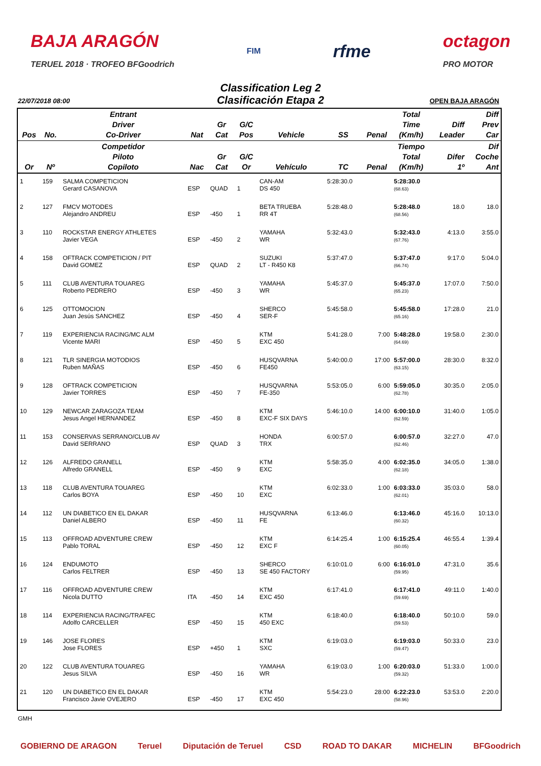BAJA ARAGÓN
TERUEL 2018 · TROFEO BFGoodrich
FIM
rfme
octagon
PRO MOTOR
Classification Leg 2
Clasificación Etapa 2
22/07/2018 08:00 OPEN BAJA ARAGÓN
| Pos | No. | Entrant Driver Co-Driver | Nat | Gr Cat | G/C Pos | Vehicle | SS | Penal | Total Time (Km/h) | Diff Leader | Diff Prev Car |
| --- | --- | --- | --- | --- | --- | --- | --- | --- | --- | --- | --- |
| Or | Nº | Competidor Piloto Copiloto | Nac | Gr Cat | G/C Or | Vehículo | TC | Penal | Tiempo Total (Km/h) | Difer 1º | Dif Coche Ant |
| 1 | 159 | SALMA COMPETICION Gerard CASANOVA | ESP | QUAD | 1 | CAN-AM DS 450 | 5:28:30.0 | | 5:28:30.0 (68.63) | | |
| 2 | 127 | FMCV MOTODES Alejandro ANDREU | ESP | -450 | 1 | BETA TRUEBA RR 4T | 5:28:48.0 | | 5:28:48.0 (68.56) | 18.0 | 18.0 |
| 3 | 110 | ROCKSTAR ENERGY ATHLETES Javier VEGA | ESP | -450 | 2 | YAMAHA WR | 5:32:43.0 | | 5:32:43.0 (67.76) | 4:13.0 | 3:55.0 |
| 4 | 158 | OFTRACK COMPETICION / PIT David GOMEZ | ESP | QUAD | 2 | SUZUKI LT - R450 K8 | 5:37:47.0 | | 5:37:47.0 (66.74) | 9:17.0 | 5:04.0 |
| 5 | 111 | CLUB AVENTURA TOUAREG Roberto PEDRERO | ESP | -450 | 3 | YAMAHA WR | 5:45:37.0 | | 5:45:37.0 (65.23) | 17:07.0 | 7:50.0 |
| 6 | 125 | OTTOMOCION Juan Jesús SANCHEZ | ESP | -450 | 4 | SHERCO SER-F | 5:45:58.0 | | 5:45:58.0 (65.16) | 17:28.0 | 21.0 |
| 7 | 119 | EXPERIENCIA RACING/MC ALM Vicente MARI | ESP | -450 | 5 | KTM EXC 450 | 5:41:28.0 | 7:00 | 5:48:28.0 (64.69) | 19:58.0 | 2:30.0 |
| 8 | 121 | TLR SINERGIA MOTODIOS Ruben MAÑAS | ESP | -450 | 6 | HUSQVARNA FE450 | 5:40:00.0 | 17:00 | 5:57:00.0 (63.15) | 28:30.0 | 8:32.0 |
| 9 | 128 | OFTRACK COMPETICION Javier TORRES | ESP | -450 | 7 | HUSQVARNA FE-350 | 5:53:05.0 | 6:00 | 5:59:05.0 (62.78) | 30:35.0 | 2:05.0 |
| 10 | 129 | NEWCAR ZARAGOZA TEAM Jesus Angel HERNANDEZ | ESP | -450 | 8 | KTM EXC-F SIX DAYS | 5:46:10.0 | 14:00 | 6:00:10.0 (62.59) | 31:40.0 | 1:05.0 |
| 11 | 153 | CONSERVAS SERRANO/CLUB AV David SERRANO | ESP | QUAD | 3 | HONDA TRX | 6:00:57.0 | | 6:00:57.0 (62.46) | 32:27.0 | 47.0 |
| 12 | 126 | ALFREDO GRANELL Alfredo GRANELL | ESP | -450 | 9 | KTM EXC | 5:58:35.0 | 4:00 | 6:02:35.0 (62.18) | 34:05.0 | 1:38.0 |
| 13 | 118 | CLUB AVENTURA TOUAREG Carlos BOYA | ESP | -450 | 10 | KTM EXC | 6:02:33.0 | 1:00 | 6:03:33.0 (62.01) | 35:03.0 | 58.0 |
| 14 | 112 | UN DIABETICO EN EL DAKAR Daniel ALBERO | ESP | -450 | 11 | HUSQVARNA FE | 6:13:46.0 | | 6:13:46.0 (60.32) | 45:16.0 | 10:13.0 |
| 15 | 113 | OFFROAD ADVENTURE CREW Pablo TORAL | ESP | -450 | 12 | KTM EXC F | 6:14:25.4 | 1:00 | 6:15:25.4 (60.05) | 46:55.4 | 1:39.4 |
| 16 | 124 | ENDUMOTO Carlos FELTRER | ESP | -450 | 13 | SHERCO SE 450 FACTORY | 6:10:01.0 | 6:00 | 6:16:01.0 (59.95) | 47:31.0 | 35.6 |
| 17 | 116 | OFFROAD ADVENTURE CREW Nicola DUTTO | ITA | -450 | 14 | KTM EXC 450 | 6:17:41.0 | | 6:17:41.0 (59.69) | 49:11.0 | 1:40.0 |
| 18 | 114 | EXPERIENCIA RACING/TRAFEC Adolfo CARCELLER | ESP | -450 | 15 | KTM 450 EXC | 6:18:40.0 | | 6:18:40.0 (59.53) | 50:10.0 | 59.0 |
| 19 | 146 | JOSE FLORES Jose FLORES | ESP | +450 | 1 | KTM SXC | 6:19:03.0 | | 6:19:03.0 (59.47) | 50:33.0 | 23.0 |
| 20 | 122 | CLUB AVENTURA TOUAREG Jesus SILVA | ESP | -450 | 16 | YAMAHA WR | 6:19:03.0 | 1:00 | 6:20:03.0 (59.32) | 51:33.0 | 1:00.0 |
| 21 | 120 | UN DIABETICO EN EL DAKAR Francisco Javie OVEJERO | ESP | -450 | 17 | KTM EXC 450 | 5:54:23.0 | 28:00 | 6:22:23.0 (58.96) | 53:53.0 | 2:20.0 |
GMH
GOBIERNO DE ARAGON Teruel Diputación de Teruel CSD ROAD TO DAKAR MICHELIN BFGoodrich